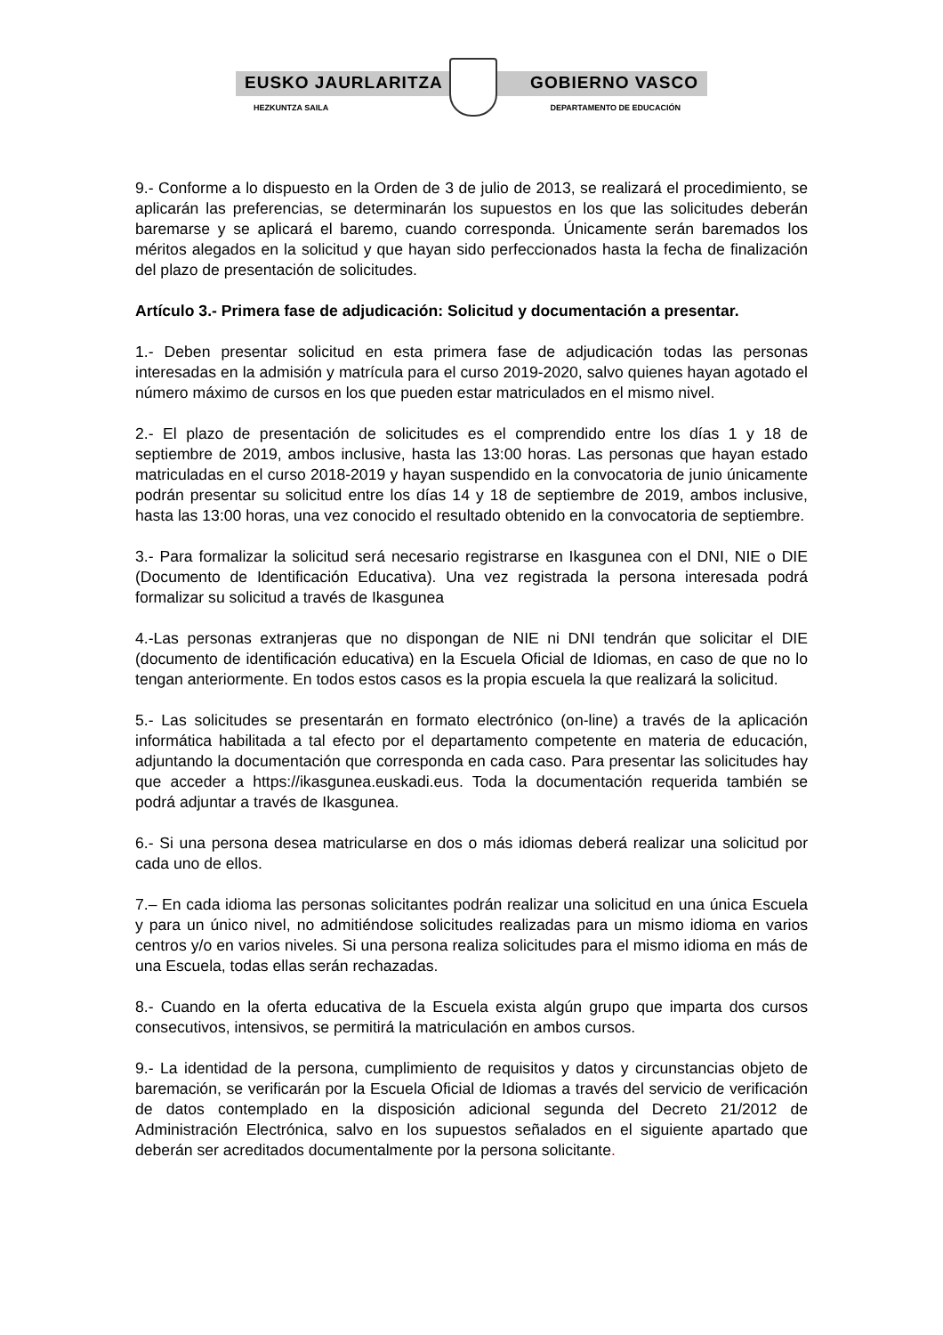EUSKO JAURLARITZA GOBIERNO VASCO
HEZKUNTZA SAILA DEPARTAMENTO DE EDUCACIÓN
9.- Conforme a lo dispuesto en la Orden de 3 de julio de 2013, se realizará el procedimiento, se aplicarán las preferencias, se determinarán los supuestos en los que las solicitudes deberán baremarse y se aplicará el baremo, cuando corresponda. Únicamente serán baremados los méritos alegados en la solicitud y que hayan sido perfeccionados hasta la fecha de finalización del plazo de presentación de solicitudes.
Artículo 3.- Primera fase de adjudicación: Solicitud y documentación a presentar.
1.- Deben presentar solicitud en esta primera fase de adjudicación todas las personas interesadas en la admisión y matrícula para el curso 2019-2020, salvo quienes hayan agotado el número máximo de cursos en los que pueden estar matriculados en el mismo nivel.
2.- El plazo de presentación de solicitudes es el comprendido entre los días 1 y 18 de septiembre de 2019, ambos inclusive, hasta las 13:00 horas. Las personas que hayan estado matriculadas en el curso 2018-2019 y hayan suspendido en la convocatoria de junio únicamente podrán presentar su solicitud entre los días 14 y 18 de septiembre de 2019, ambos inclusive, hasta las 13:00 horas, una vez conocido el resultado obtenido en la convocatoria de septiembre.
3.- Para formalizar la solicitud será necesario registrarse en Ikasgunea con el DNI, NIE o DIE (Documento de Identificación Educativa). Una vez registrada la persona interesada podrá formalizar su solicitud a través de Ikasgunea
4.-Las personas extranjeras que no dispongan de NIE ni DNI tendrán que solicitar el DIE (documento de identificación educativa) en la Escuela Oficial de Idiomas, en caso de que no lo tengan anteriormente. En todos estos casos es la propia escuela la que realizará la solicitud.
5.- Las solicitudes se presentarán en formato electrónico (on-line) a través de la aplicación informática habilitada a tal efecto por el departamento competente en materia de educación, adjuntando la documentación que corresponda en cada caso. Para presentar las solicitudes hay que acceder a https://ikasgunea.euskadi.eus. Toda la documentación requerida también se podrá adjuntar a través de Ikasgunea.
6.- Si una persona desea matricularse en dos o más idiomas deberá realizar una solicitud por cada uno de ellos.
7.– En cada idioma las personas solicitantes podrán realizar una solicitud en una única Escuela y para un único nivel, no admitiéndose solicitudes realizadas para un mismo idioma en varios centros y/o en varios niveles. Si una persona realiza solicitudes para el mismo idioma en más de una Escuela, todas ellas serán rechazadas.
8.- Cuando en la oferta educativa de la Escuela exista algún grupo que imparta dos cursos consecutivos, intensivos, se permitirá la matriculación en ambos cursos.
9.- La identidad de la persona, cumplimiento de requisitos y datos y circunstancias objeto de baremación, se verificarán por la Escuela Oficial de Idiomas a través del servicio de verificación de datos contemplado en la disposición adicional segunda del Decreto 21/2012 de Administración Electrónica, salvo en los supuestos señalados en el siguiente apartado que deberán ser acreditados documentalmente por la persona solicitante.